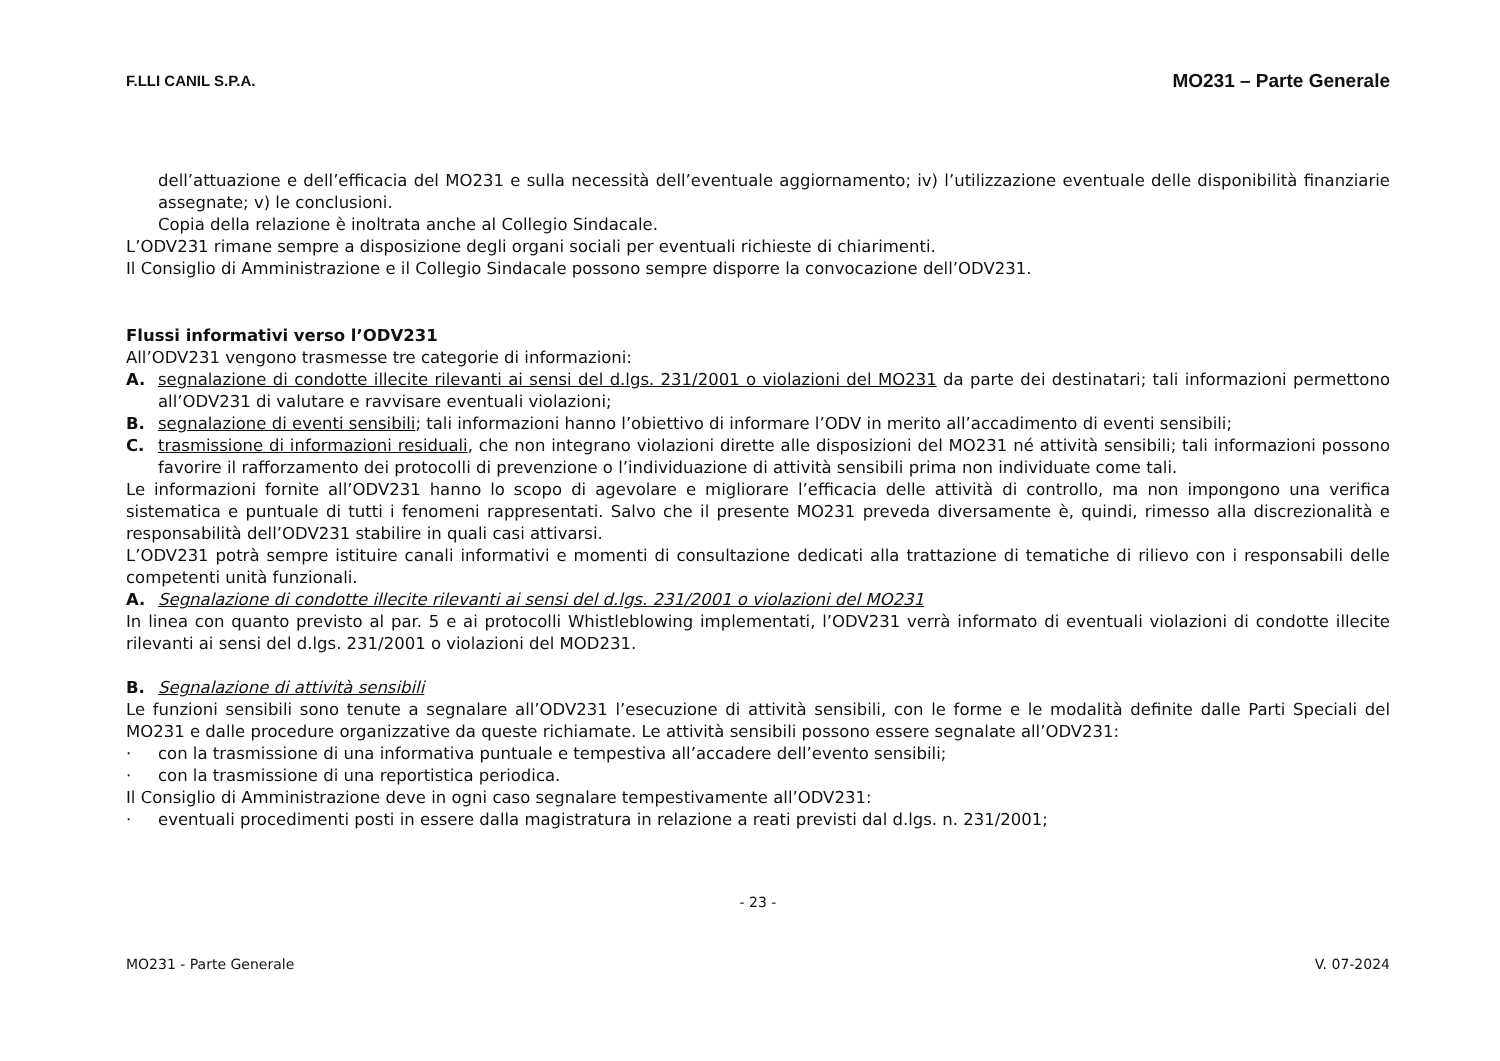F.LLI CANIL S.P.A. MO231 – Parte Generale
dell’attuazione e dell’efficacia del MO231 e sulla necessità dell’eventuale aggiornamento; iv) l’utilizzazione eventuale delle disponibilità finanziarie assegnate; v) le conclusioni.
Copia della relazione è inoltrata anche al Collegio Sindacale.
L’ODV231 rimane sempre a disposizione degli organi sociali per eventuali richieste di chiarimenti.
Il Consiglio di Amministrazione e il Collegio Sindacale possono sempre disporre la convocazione dell’ODV231.
Flussi informativi verso l’ODV231
All’ODV231 vengono trasmesse tre categorie di informazioni:
A. segnalazione di condotte illecite rilevanti ai sensi del d.lgs. 231/2001 o violazioni del MO231 da parte dei destinatari; tali informazioni permettono all’ODV231 di valutare e ravvisare eventuali violazioni;
B. segnalazione di eventi sensibili; tali informazioni hanno l’obiettivo di informare l’ODV in merito all’accadimento di eventi sensibili;
C. trasmissione di informazioni residuali, che non integrano violazioni dirette alle disposizioni del MO231 né attività sensibili; tali informazioni possono favorire il rafforzamento dei protocolli di prevenzione o l’individuazione di attività sensibili prima non individuate come tali.
Le informazioni fornite all’ODV231 hanno lo scopo di agevolare e migliorare l’efficacia delle attività di controllo, ma non impongono una verifica sistematica e puntuale di tutti i fenomeni rappresentati. Salvo che il presente MO231 preveda diversamente è, quindi, rimesso alla discrezionalità e responsabilità dell’ODV231 stabilire in quali casi attivarsi.
L’ODV231 potrà sempre istituire canali informativi e momenti di consultazione dedicati alla trattazione di tematiche di rilievo con i responsabili delle competenti unità funzionali.
A. Segnalazione di condotte illecite rilevanti ai sensi del d.lgs. 231/2001 o violazioni del MO231
In linea con quanto previsto al par. 5 e ai protocolli Whistleblowing implementati, l’ODV231 verrà informato di eventuali violazioni di condotte illecite rilevanti ai sensi del d.lgs. 231/2001 o violazioni del MOD231.
B. Segnalazione di attività sensibili
Le funzioni sensibili sono tenute a segnalare all’ODV231 l’esecuzione di attività sensibili, con le forme e le modalità definite dalle Parti Speciali del MO231 e dalle procedure organizzative da queste richiamate. Le attività sensibili possono essere segnalate all’ODV231:
· con la trasmissione di una informativa puntuale e tempestiva all’accadere dell’evento sensibili;
· con la trasmissione di una reportistica periodica.
Il Consiglio di Amministrazione deve in ogni caso segnalare tempestivamente all’ODV231:
· eventuali procedimenti posti in essere dalla magistratura in relazione a reati previsti dal d.lgs. n. 231/2001;
- 23 -
MO231 - Parte Generale V. 07-2024